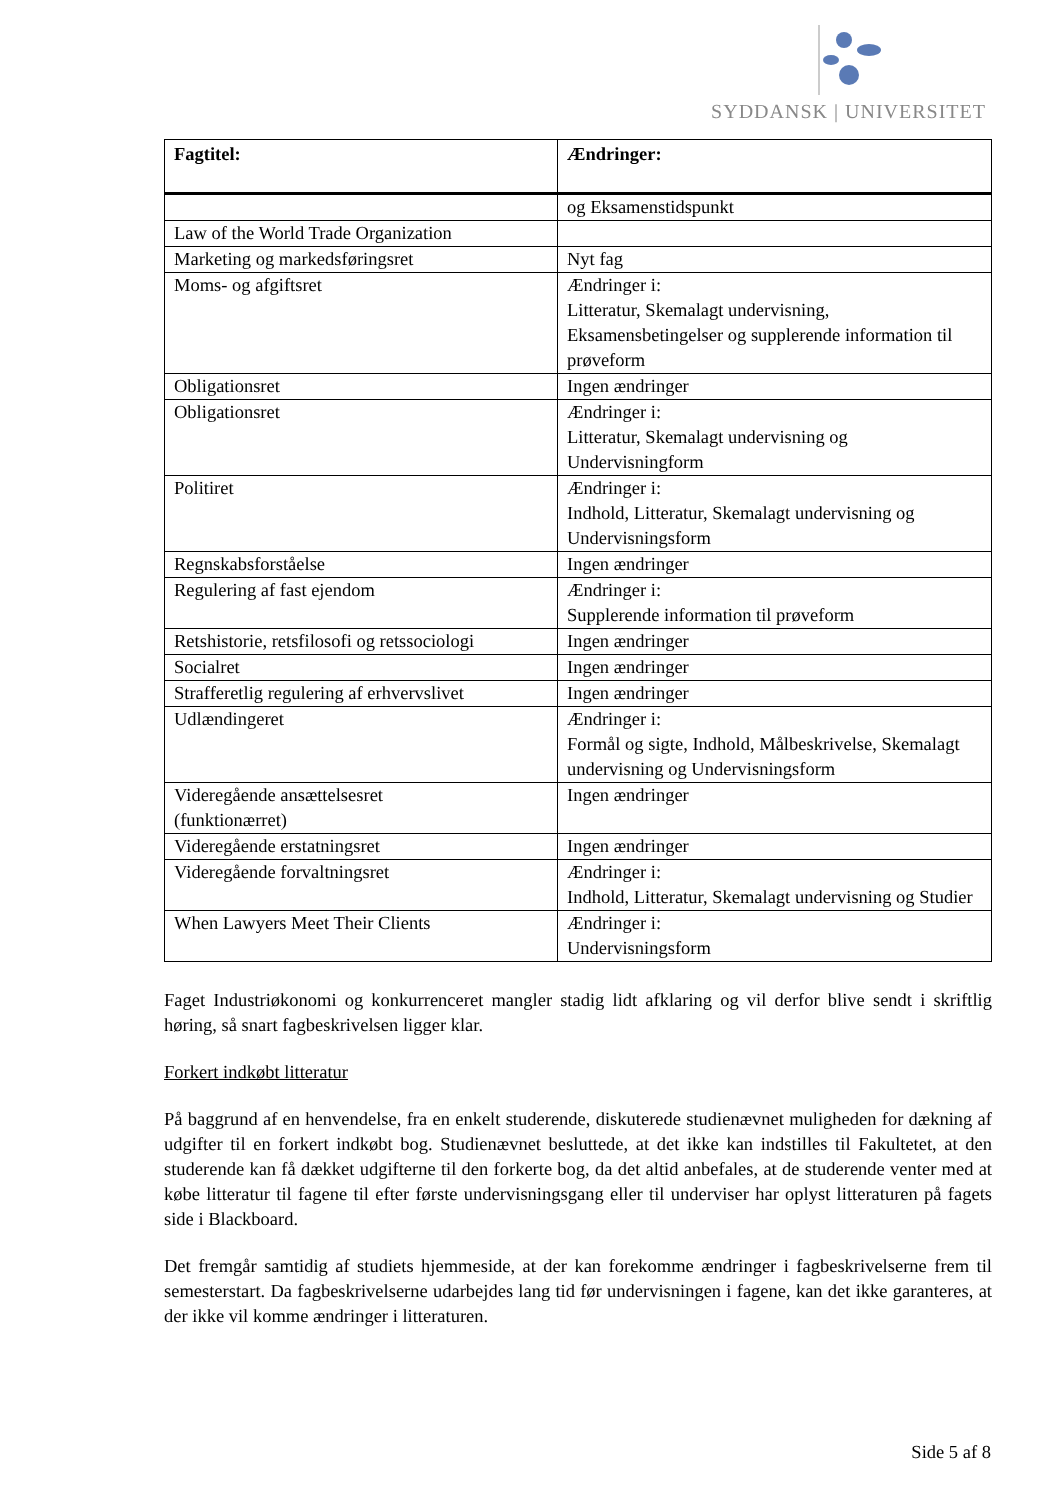SYDDANSK | UNIVERSITET
| Fagtitel: | Ændringer: |
| --- | --- |
| | og Eksamenstidspunkt |
| Law of the World Trade Organization | |
| Marketing og markedsføringsret | Nyt fag |
| Moms- og afgiftsret | Ændringer i: Litteratur, Skemalagt undervisning, Eksamensbetingelser og supplerende information til prøveform |
| Obligationsret | Ingen ændringer |
| Obligationsret | Ændringer i: Litteratur, Skemalagt undervisning og Undervisningform |
| Politiret | Ændringer i: Indhold, Litteratur, Skemalagt undervisning og Undervisningsform |
| Regnskabsforståelse | Ingen ændringer |
| Regulering af fast ejendom | Ændringer i: Supplerende information til prøveform |
| Retshistorie, retsfilosofi og retssociologi | Ingen ændringer |
| Socialret | Ingen ændringer |
| Strafferetlig regulering af erhvervslivet | Ingen ændringer |
| Udlændingeret | Ændringer i: Formål og sigte, Indhold, Målbeskrivelse, Skemalagt undervisning og Undervisningsform |
| Videregående ansættelsesret (funktionærret) | Ingen ændringer |
| Videregående erstatningsret | Ingen ændringer |
| Videregående forvaltningsret | Ændringer i: Indhold, Litteratur, Skemalagt undervisning og Studier |
| When Lawyers Meet Their Clients | Ændringer i: Undervisningsform |
Faget Industriøkonomi og konkurrenceret mangler stadig lidt afklaring og vil derfor blive sendt i skriftlig høring, så snart fagbeskrivelsen ligger klar.
Forkert indkøbt litteratur
På baggrund af en henvendelse, fra en enkelt studerende, diskuterede studienævnet muligheden for dækning af udgifter til en forkert indkøbt bog. Studienævnet besluttede, at det ikke kan indstilles til Fakultetet, at den studerende kan få dækket udgifterne til den forkerte bog, da det altid anbefales, at de studerende venter med at købe litteratur til fagene til efter første undervisningsgang eller til underviser har oplyst litteraturen på fagets side i Blackboard.
Det fremgår samtidig af studiets hjemmeside, at der kan forekomme ændringer i fagbeskrivelserne frem til semesterstart. Da fagbeskrivelserne udarbejdes lang tid før undervisningen i fagene, kan det ikke garanteres, at der ikke vil komme ændringer i litteraturen.
Side 5 af 8